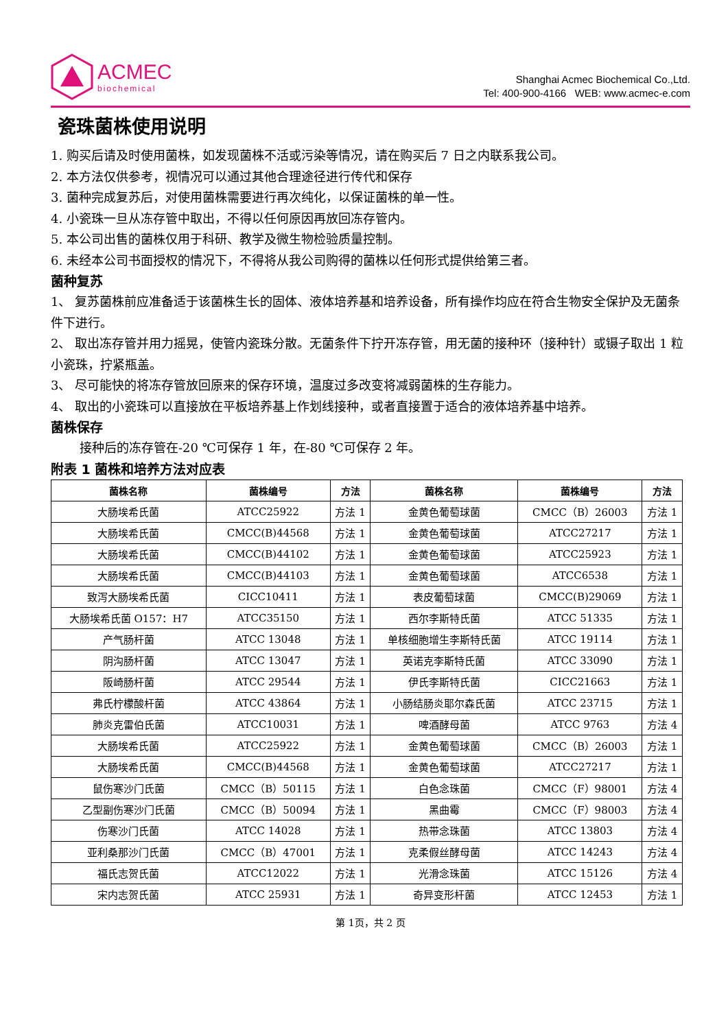ACMEC
biochemical
Shanghai Acmec Biochemical Co.,Ltd.
Tel: 400-900-4166 WEB: www.acmec-e.com
瓷珠菌株使用说明
1. 购买后请及时使用菌株，如发现菌株不活或污染等情况，请在购买后 7 日之内联系我公司。
2. 本方法仅供参考，视情况可以通过其他合理途径进行传代和保存
3. 菌种完成复苏后，对使用菌株需要进行再次纯化，以保证菌株的单一性。
4. 小瓷珠一旦从冻存管中取出，不得以任何原因再放回冻存管内。
5. 本公司出售的菌株仅用于科研、教学及微生物检验质量控制。
6. 未经本公司书面授权的情况下，不得将从我公司购得的菌株以任何形式提供给第三者。
菌种复苏
1、 复苏菌株前应准备适于该菌株生长的固体、液体培养基和培养设备，所有操作均应在符合生物安全保护及无菌条件下进行。
2、 取出冻存管并用力摇晃，使管内瓷珠分散。无菌条件下拧开冻存管，用无菌的接种环（接种针）或镊子取出 1 粒小瓷珠，拧紧瓶盖。
3、 尽可能快的将冻存管放回原来的保存环境，温度过多改变将减弱菌株的生存能力。
4、 取出的小瓷珠可以直接放在平板培养基上作划线接种，或者直接置于适合的液体培养基中培养。
菌株保存
接种后的冻存管在-20 ℃可保存 1 年，在-80 ℃可保存 2 年。
附表 1 菌株和培养方法对应表
| 菌株名称 | 菌株编号 | 方法 | 菌株名称 | 菌株编号 | 方法 |
| --- | --- | --- | --- | --- | --- |
| 大肠埃希氏菌 | ATCC25922 | 方法 1 | 金黄色葡萄球菌 | CMCC（B）26003 | 方法 1 |
| 大肠埃希氏菌 | CMCC(B)44568 | 方法 1 | 金黄色葡萄球菌 | ATCC27217 | 方法 1 |
| 大肠埃希氏菌 | CMCC(B)44102 | 方法 1 | 金黄色葡萄球菌 | ATCC25923 | 方法 1 |
| 大肠埃希氏菌 | CMCC(B)44103 | 方法 1 | 金黄色葡萄球菌 | ATCC6538 | 方法 1 |
| 致泻大肠埃希氏菌 | CICC10411 | 方法 1 | 表皮葡萄球菌 | CMCC(B)29069 | 方法 1 |
| 大肠埃希氏菌 O157：H7 | ATCC35150 | 方法 1 | 西尔李斯特氏菌 | ATCC 51335 | 方法 1 |
| 产气肠杆菌 | ATCC 13048 | 方法 1 | 单核细胞增生李斯特氏菌 | ATCC 19114 | 方法 1 |
| 阴沟肠杆菌 | ATCC 13047 | 方法 1 | 英诺克李斯特氏菌 | ATCC 33090 | 方法 1 |
| 阪崎肠杆菌 | ATCC 29544 | 方法 1 | 伊氏李斯特氏菌 | CICC21663 | 方法 1 |
| 弗氏柠檬酸杆菌 | ATCC 43864 | 方法 1 | 小肠结肠炎耶尔森氏菌 | ATCC 23715 | 方法 1 |
| 肺炎克雷伯氏菌 | ATCC10031 | 方法 1 | 啤酒酵母菌 | ATCC 9763 | 方法 4 |
| 大肠埃希氏菌 | ATCC25922 | 方法 1 | 金黄色葡萄球菌 | CMCC（B）26003 | 方法 1 |
| 大肠埃希氏菌 | CMCC(B)44568 | 方法 1 | 金黄色葡萄球菌 | ATCC27217 | 方法 1 |
| 鼠伤寒沙门氏菌 | CMCC（B）50115 | 方法 1 | 白色念珠菌 | CMCC（F）98001 | 方法 4 |
| 乙型副伤寒沙门氏菌 | CMCC（B）50094 | 方法 1 | 黑曲霉 | CMCC（F）98003 | 方法 4 |
| 伤寒沙门氏菌 | ATCC 14028 | 方法 1 | 热带念珠菌 | ATCC 13803 | 方法 4 |
| 亚利桑那沙门氏菌 | CMCC（B）47001 | 方法 1 | 克柔假丝酵母菌 | ATCC 14243 | 方法 4 |
| 福氏志贺氏菌 | ATCC12022 | 方法 1 | 光滑念珠菌 | ATCC 15126 | 方法 4 |
| 宋内志贺氏菌 | ATCC 25931 | 方法 1 | 奇异变形杆菌 | ATCC 12453 | 方法 1 |
第 1页，共 2 页